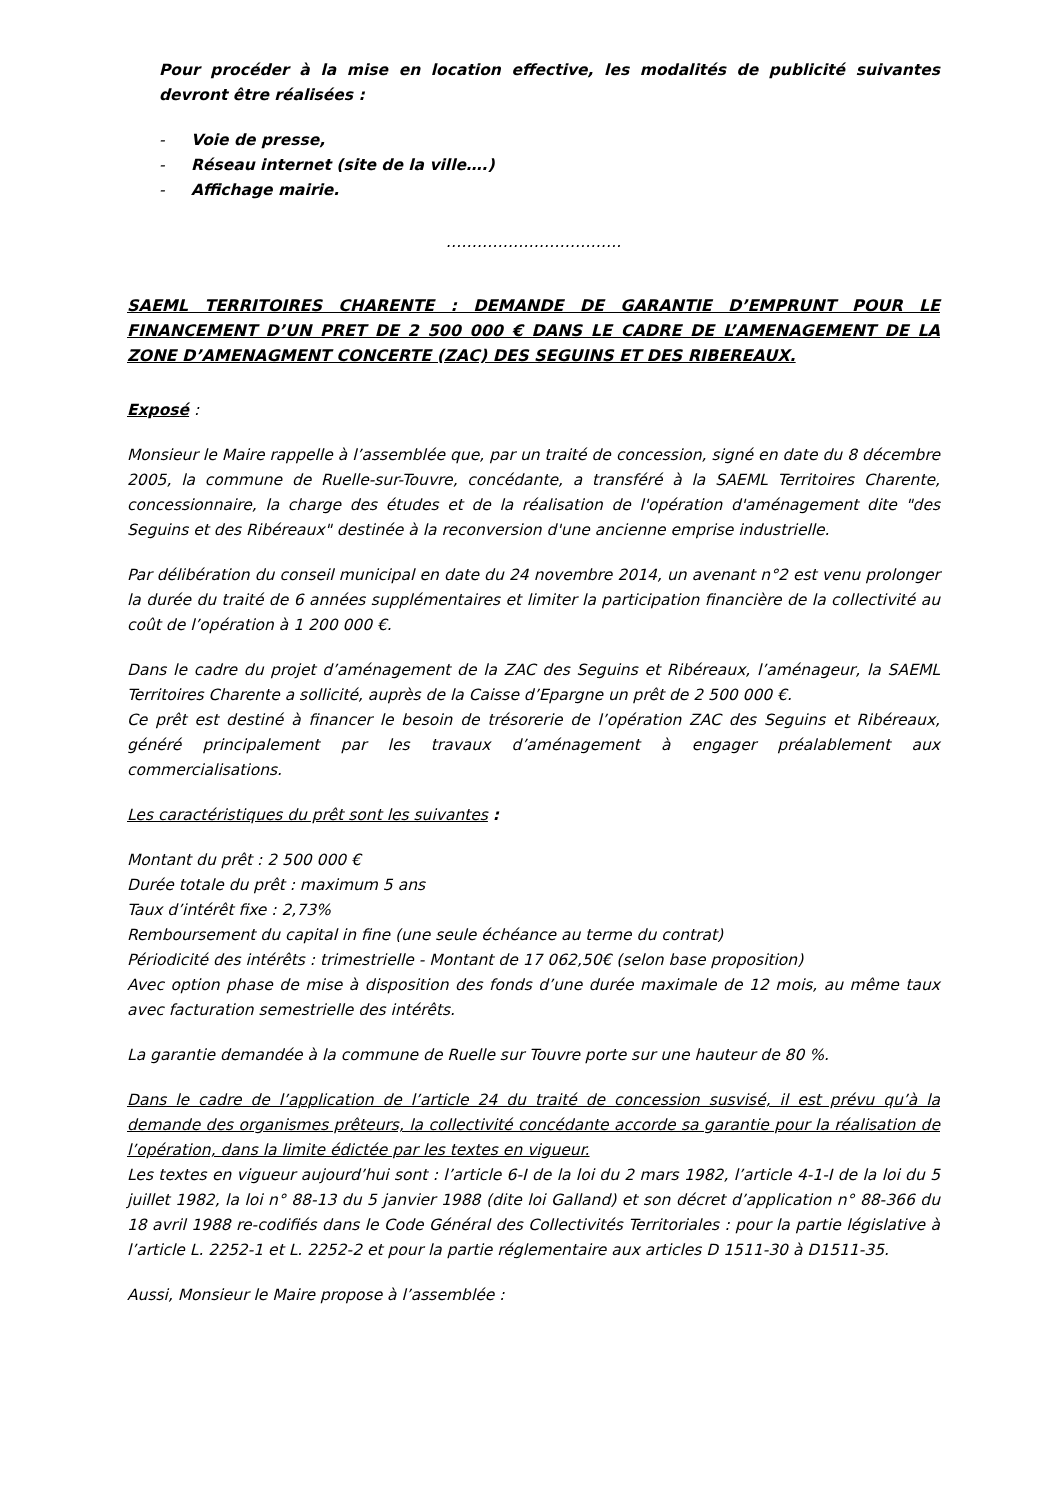Pour procéder à la mise en location effective, les modalités de publicité suivantes devront être réalisées :
- Voie de presse,
- Réseau internet (site de la ville….)
- Affichage mairie.
…………………………….
SAEML TERRITOIRES CHARENTE : DEMANDE DE GARANTIE D’EMPRUNT POUR LE FINANCEMENT D’UN PRET DE 2 500 000 € DANS LE CADRE DE L’AMENAGEMENT DE LA ZONE D’AMENAGMENT CONCERTE (ZAC) DES SEGUINS ET DES RIBEREAUX.
Exposé :
Monsieur le Maire rappelle à l’assemblée que, par un traité de concession, signé en date du 8 décembre 2005, la commune de Ruelle-sur-Touvre, concédante, a transféré à la SAEML Territoires Charente, concessionnaire, la charge des études et de la réalisation de l'opération d'aménagement dite "des Seguins et des Ribéreaux" destinée à la reconversion d'une ancienne emprise industrielle.
Par délibération du conseil municipal en date du 24 novembre 2014, un avenant n°2 est venu prolonger la durée du traité de 6 années supplémentaires et limiter la participation financière de la collectivité au coût de l’opération à 1 200 000 €.
Dans le cadre du projet d’aménagement de la ZAC des Seguins et Ribéreaux, l’aménageur, la SAEML Territoires Charente a sollicité, auprès de la Caisse d’Epargne un prêt de 2 500 000 €.
Ce prêt est destiné à financer le besoin de trésorerie de l’opération ZAC des Seguins et Ribéreaux, généré principalement par les travaux d’aménagement à engager préalablement aux commercialisations.
Les caractéristiques du prêt sont les suivantes :
Montant du prêt : 2 500 000 €
Durée totale du prêt : maximum 5 ans
Taux d’intérêt fixe : 2,73%
Remboursement du capital in fine (une seule échéance au terme du contrat)
Périodicité des intérêts : trimestrielle - Montant de 17 062,50€ (selon base proposition)
Avec option phase de mise à disposition des fonds d’une durée maximale de 12 mois, au même taux avec facturation semestrielle des intérêts.
La garantie demandée à la commune de Ruelle sur Touvre porte sur une hauteur de 80 %.
Dans le cadre de l’application de l’article 24 du traité de concession susvisé, il est prévu qu’à la demande des organismes prêteurs, la collectivité concédante accorde sa garantie pour la réalisation de l’opération, dans la limite édictée par les textes en vigueur.
Les textes en vigueur aujourd’hui sont : l’article 6-I de la loi du 2 mars 1982, l’article 4-1-I de la loi du 5 juillet 1982, la loi n° 88-13 du 5 janvier 1988 (dite loi Galland) et son décret d’application n° 88-366 du 18 avril 1988 re-codifiés dans le Code Général des Collectivités Territoriales : pour la partie législative à l’article L. 2252-1 et L. 2252-2 et pour la partie réglementaire aux articles D 1511-30 à D1511-35.
Aussi, Monsieur le Maire propose à l’assemblée :